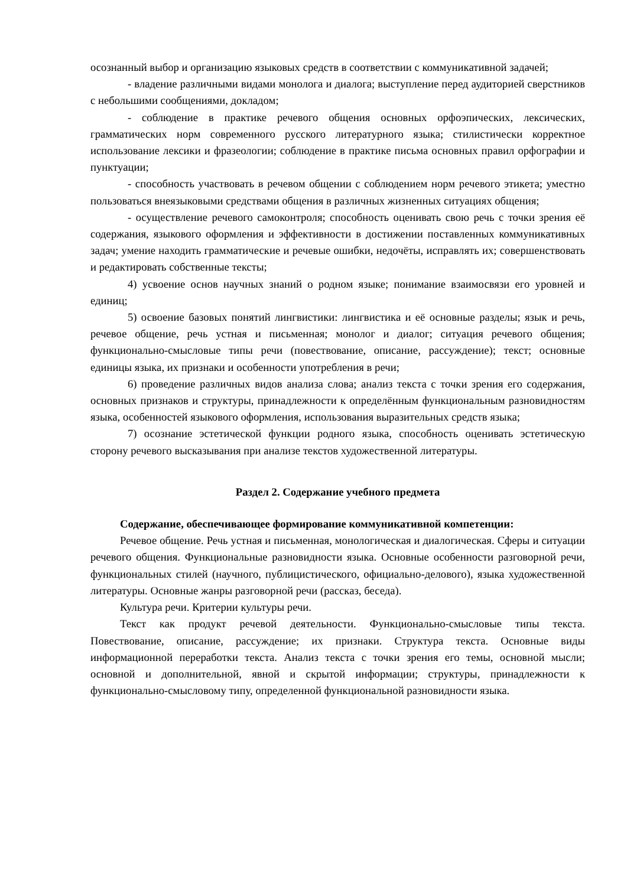осознанный выбор и организацию языковых средств в соответствии с коммуникативной задачей;
- владение различными видами монолога и диалога; выступление перед аудиторией сверстников с небольшими сообщениями, докладом;
- соблюдение в практике речевого общения основных орфоэпических, лексических, грамматических норм современного русского литературного языка; стилистически корректное использование лексики и фразеологии; соблюдение в практике письма основных правил орфографии и пунктуации;
- способность участвовать в речевом общении с соблюдением норм речевого этикета; уместно пользоваться внеязыковыми средствами общения в различных жизненных ситуациях общения;
- осуществление речевого самоконтроля; способность оценивать свою речь с точки зрения её содержания, языкового оформления и эффективности в достижении поставленных коммуникативных задач; умение находить грамматические и речевые ошибки, недочёты, исправлять их; совершенствовать и редактировать собственные тексты;
4) усвоение основ научных знаний о родном языке; понимание взаимосвязи его уровней и единиц;
5) освоение базовых понятий лингвистики: лингвистика и её основные разделы; язык и речь, речевое общение, речь устная и письменная; монолог и диалог; ситуация речевого общения; функционально-смысловые типы речи (повествование, описание, рассуждение); текст; основные единицы языка, их признаки и особенности употребления в речи;
6) проведение различных видов анализа слова; анализ текста с точки зрения его содержания, основных признаков и структуры, принадлежности к определённым функциональным разновидностям языка, особенностей языкового оформления, использования выразительных средств языка;
7) осознание эстетической функции родного языка, способность оценивать эстетическую сторону речевого высказывания при анализе текстов художественной литературы.
Раздел 2. Содержание учебного предмета
Содержание, обеспечивающее формирование коммуникативной компетенции:
Речевое общение. Речь устная и письменная, монологическая и диалогическая. Сферы и ситуации речевого общения. Функциональные разновидности языка. Основные особенности разговорной речи, функциональных стилей (научного, публицистического, официально-делового), языка художественной литературы. Основные жанры разговорной речи (рассказ, беседа).
Культура речи. Критерии культуры речи.
Текст как продукт речевой деятельности. Функционально-смысловые типы текста. Повествование, описание, рассуждение; их признаки. Структура текста. Основные виды информационной переработки текста. Анализ текста с точки зрения его темы, основной мысли; основной и дополнительной, явной и скрытой информации; структуры, принадлежности к функционально-смысловому типу, определенной функциональной разновидности языка.